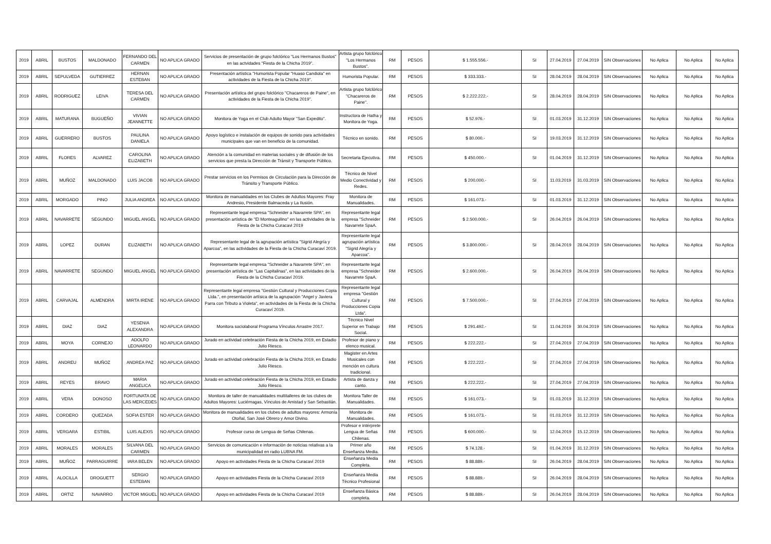| 2019 | ABRIL | BUSTOS | MALDONADO | FERNANDO DEL CARMEN | NO APLICA GRADO | Servicios de presentación de grupo folclórico "Los Hermanos Bustos" en las actvidades "Fiesta de la Chicha 2019". | Artista grupo folclórico "Los Hermanos Bustos". | RM | PESOS | $ 1.555.556.- | SI | 27.04.2019 | 27.04.2019 | SIN Observaciones | No Aplica | No Aplica | No Aplica |
| 2019 | ABRIL | SEPULVEDA | GUTIERREZ | HERNAN ESTEBAN | NO APLICA GRADO | Presentación artística "Humorista Popular "Huaso Candiola" en actividades de la Fiesta de la Chicha 2019". | Humorista Popular. | RM | PESOS | $ 333.333.- | SI | 28.04.2019 | 28.04.2019 | SIN Observaciones | No Aplica | No Aplica | No Aplica |
| 2019 | ABRIL | RODRIGUEZ | LEIVA | TERESA DEL CARMEN | NO APLICA GRADO | Presentación artística del grupo folclórico "Chacareros de Paine", en actividades de la Fiesta de la Chicha 2019". | Artista grupo folclórico "Chacareros de Paine". | RM | PESOS | $ 2.222.222.- | SI | 28.04.2019 | 28.04.2019 | SIN Observaciones | No Aplica | No Aplica | No Aplica |
| 2019 | ABRIL | MATURANA | BUGUEÑO | VIVIAN JEANNETTE | NO APLICA GRADO | Monitora de Yoga en el Club Adulto Mayor "San Expedito". | Instructora de Hatha y Monitora de Yoga. | RM | PESOS | $ 52.976.- | SI | 01.03.2019 | 31.12.2019 | SIN Observaciones | No Aplica | No Aplica | No Aplica |
| 2019 | ABRIL | GUERRERO | BUSTOS | PAULINA DANIELA | NO APLICA GRADO | Apoyo logístico e instalación de equipos de sonido para actividades municipales que van en beneficio de la comunidad. | Técnico en sonido. | RM | PESOS | $ 80.000.- | SI | 19.03.2019 | 31.12.2019 | SIN Observaciones | No Aplica | No Aplica | No Aplica |
| 2019 | ABRIL | FLORES | ALVAREZ | CAROLINA ELIZABETH | NO APLICA GRADO | Atención a la comunidad en materias sociales y de difusión de los servicios que presta la Dirección de Tránsit y Transporte Público. | Secretaria Ejecutiva. | RM | PESOS | $ 450.000.- | SI | 01.04.2019 | 31.12.2019 | SIN Observaciones | No Aplica | No Aplica | No Aplica |
| 2019 | ABRIL | MUÑOZ | MALDONADO | LUIS JACOB | NO APLICA GRADO | Prestar servicios en los Permisos de Circulación para la Dirección de Tránsito y Transporte Público. | Técnico de Nivel Medio Conectividad y Redes. | RM | PESOS | $ 200.000.- | SI | 11.03.2019 | 31.03.2019 | SIN Observaciones | No Aplica | No Aplica | No Aplica |
| 2019 | ABRIL | MORGADO | PINO | JULIA ANDREA | NO APLICA GRADO | Monitora de manualidades en los Clubes de Adultos Mayores: Fray Andresio, Presidente Balmaceda y La Ilusión. | Monitora de Manualidades. | RM | PESOS | $ 161.073.- | SI | 01.03.2019 | 31.12.2019 | SIN Observaciones | No Aplica | No Aplica | No Aplica |
| 2019 | ABRIL | NAVARRETE | SEGUNDO | MIGUEL ANGEL | NO APLICA GRADO | Representante legal empresa "Schneider a Navarrete SPA", en presentación artística de "El Monteaguilino" en las actividades de la Fiesta de la Chicha Curacavi 2019 | Representante legal empresa "Schneider Navarrete SpaA. | RM | PESOS | $ 2.500.000.- | SI | 26.04.2019 | 26.04.2019 | SIN Observaciones | No Aplica | No Aplica | No Aplica |
| 2019 | ABRIL | LOPEZ | DURAN | ELIZABETH | NO APLICA GRADO | Representante legal de la agrupación artística "Sigrid Alegría y Aparcoa", en las actividades de la Fiesta de la Chicha Curacaví 2019. | Representante legal agrupación artística "Sigrid Alegría y Aparcoa". | RM | PESOS | $ 3.800.000.- | SI | 28.04.2019 | 28.04.2019 | SIN Observaciones | No Aplica | No Aplica | No Aplica |
| 2019 | ABRIL | NAVARRETE | SEGUNDO | MIGUEL ANGEL | NO APLICA GRADO | Representante legal empresa "Schneider a Navarrete SPA", en presentación artística de "Las Capitalinas", en las actividades de la Fiesta de la Chicha Curacaví 2019. | Representante legal empresa "Schneider Navarrete SpaA. | RM | PESOS | $ 2.600.000.- | SI | 26.04.2019 | 26.04.2019 | SIN Observaciones | No Aplica | No Aplica | No Aplica |
| 2019 | ABRIL | CARVAJAL | ALMENDRA | MIRTA IRENE | NO APLICA GRADO | Representante legal empresa "Gestión Cultural y Producciones Copia Ltda.", en presentación artísica de la agrupación "Angel y Javiera Parra con Tributo a Violeta", en actividades de la Fiesta de la Chicha Curacaví 2019. | Representante legal empresa "Gestión Cultural y Producciones Copia Ltda". | RM | PESOS | $ 7.500.000.- | SI | 27.04.2019 | 27.04.2019 | SIN Observaciones | No Aplica | No Aplica | No Aplica |
| 2019 | ABRIL | DIAZ | DIAZ | YESENIA ALEXANDRA | NO APLICA GRADO | Monitora sociolaboral Programa Vínculos Arrastre 2017. | Técnico Nivel Superior en Trabajo Social. | RM | PESOS | $ 291.492.- | SI | 11.04.2019 | 30.04.2019 | SIN Observaciones | No Aplica | No Aplica | No Aplica |
| 2019 | ABRIL | MOYA | CORNEJO | ADOLFO LEONARDO | NO APLICA GRADO | Jurado en actividad celebración Fiesta de la Chicha 2019, en Estadio Julio Riesco. | Profesor de piano y elenco musical. | RM | PESOS | $ 222.222.- | SI | 27.04.2019 | 27.04.2019 | SIN Observaciones | No Aplica | No Aplica | No Aplica |
| 2019 | ABRIL | ANDREU | MUÑOZ | ANDREA PAZ | NO APLICA GRADO | Jurado en actividad celebración Fiesta de la Chicha 2019, en Estadio Julio Riesco. | Magister en Artes Musicales con mención en cultura tradicional. | RM | PESOS | $ 222.222.- | SI | 27.04.2019 | 27.04.2019 | SIN Observaciones | No Aplica | No Aplica | No Aplica |
| 2019 | ABRIL | REYES | BRAVO | MARIA ANGELICA | NO APLICA GRADO | Jurado en actividad celebración Fiesta de la Chicha 2019, en Estadio Julio Riesco. | Artista de danza y canto. | RM | PESOS | $ 222.222.- | SI | 27.04.2019 | 27.04.2019 | SIN Observaciones | No Aplica | No Aplica | No Aplica |
| 2019 | ABRIL | VERA | DONOSO | FORTUNATA DE LAS MERCEDES | NO APLICA GRADO | Monitora de taller de manualidades multitalleres de los clubes de Adultos Mayores: Luciérnagas, Vínculos de Amistad y San Sebastián. | Monitora Taller de Manualidades. | RM | PESOS | $ 161.073.- | SI | 01.03.2019 | 31.12.2019 | SIN Observaciones | No Aplica | No Aplica | No Aplica |
| 2019 | ABRIL | CORDERO | QUEZADA | SOFIA ESTER | NO APLICA GRADO | Monitora de manualidades en los clubes de adultos mayores: Armonía Otoñal, San José Obrero y Amor Divino. | Monitora de Manualidades. | RM | PESOS | $ 161.073.- | SI | 01.03.2019 | 31.12.2019 | SIN Observaciones | No Aplica | No Aplica | No Aplica |
| 2019 | ABRIL | VERGARA | ESTIBIL | LUIS ALEXIS | NO APLICA GRADO | Profesor curso de Lengua de Señas Chilenas. | Profesor e intérprete Lengua de Señas Chilenas. | RM | PESOS | $ 600.000.- | SI | 12.04.2019 | 15.12.2019 | SIN Observaciones | No Aplica | No Aplica | No Aplica |
| 2019 | ABRIL | MORALES | MORALES | SILVANA DEL CARMEN | NO APLICA GRADO | Servicios de comunicación e información de noticias relativas a la municipalidad en radio LUBNA FM. | Primer año Enseñanza Media. | RM | PESOS | $ 74.128.- | SI | 01.04.2019 | 31.12.2019 | SIN Observaciones | No Aplica | No Aplica | No Aplica |
| 2019 | ABRIL | MUÑOZ | PARRAGUIRRE | IARA BELEN | NO APLICA GRADO | Apoyo en actividades Fiesta de la Chicha Curacaví 2019 | Enseñanza Media Completa. | RM | PESOS | $ 88.889.- | SI | 26.04.2019 | 28.04.2019 | SIN Observaciones | No Aplica | No Aplica | No Aplica |
| 2019 | ABRIL | ALOCILLA | DROGUETT | SERGIO ESTEBAN | NO APLICA GRADO | Apoyo en actividades Fiesta de la Chicha Curacaví 2019 | Enseñanza Media Técnico Profesional | RM | PESOS | $ 88.889.- | SI | 26.04.2019 | 28.04.2019 | SIN Observaciones | No Aplica | No Aplica | No Aplica |
| 2019 | ABRIL | ORTIZ | NAVARRO | VICTOR MIGUEL | NO APLICA GRADO | Apoyo en actividades Fiesta de la Chicha Curacaví 2019 | Enseñanza Básica completa. | RM | PESOS | $ 88.889.- | SI | 26.04.2019 | 28.04.2019 | SIN Observaciones | No Aplica | No Aplica | No Aplica |